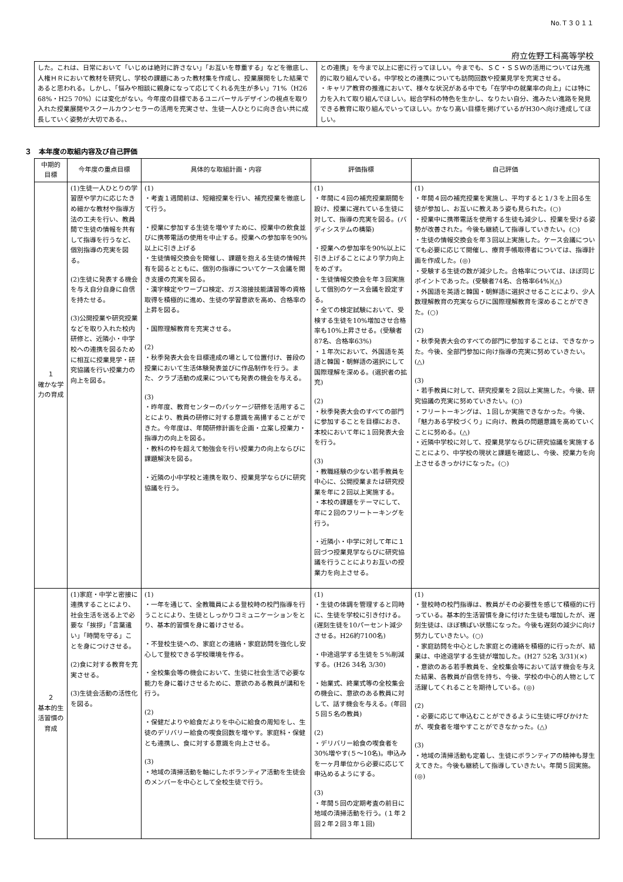No.Ｔ３０１１
府立佐野工科高等学校
| した。これは、日常において「いじめは絶対に許さない」「お互いを尊重する」などを徹底し、人権ＨＲにおいて教材を研究し、学校の課題にあった教材集を作成し、授業展開をした結果であると思われる。しかし、「悩みや相談に親身になって応じてくれる先生が多い」71%（H26 68%・H25 70%）には変化がない。今年度の目標であるユニバーサルデザインの視点を取り入れた授業展開やスクールカウンセラーの活用を充実させ、生徒一人ひとりに向き合い共に成長していく姿勢が大切である。、 | との連携」を今まで以上に密に行ってほしい。今までも、ＳＣ・ＳＳＷの活用については先進的に取り組んでいる。中学校との連携についても訪問回数や授業見学を充実させる。 ・キャリア教育の推進において、様々な状況がある中でも「在学中の就業率の向上」には特に力を入れて取り組んでほしい。総合学科の特色を生かし、なりたい自分、進みたい進路を発見できる教育に取り組んでいってほしい。かなり高い目標を掲げているがH30へ向け達成してほしい。 |
３　本年度の取組内容及び自己評価
| 中期的 目標 | 今年度の重点目標 | 具体的な取組計画・内容 | 評価指標 | 自己評価 |
| --- | --- | --- | --- | --- |
| １ 確かな学力の育成 | (1)生徒一人ひとりの学習歴や学力に応じたきめ細かな教材や指導方法の工夫を行い、教員間で生徒の情報を共有して指導を行うなど、個別指導の充実を図る。 (2)生徒に発表する機会を与え自分自身に自信を持たせる。 (3)公開授業や研究授業などを取り入れた校内研修と、近隣小・中学校への連携を図るために相互に授業見学・研究協議を行い授業力の向上を図る。 | (1) ・考査１週間前は、短縮授業を行い、補充授業を徹底して行う。 ・授業に参加する生徒を増やすために、授業中の飲食並びに携帯電話の使用を中止する。授業への参加率を90%以上に引き上げる ・生徒情報交換会を開催し、課題を抱える生徒の情報共有を図るとともに、個別の指導についてケース会議を開き支援の充実を図る。 ・漢字検定やワープロ検定、ガス溶接技能講習等の資格取得を積極的に進め、生徒の学習意欲を高め、合格率の上昇を図る。 ・国際理解教育を充実させる。 (2) ・秋季発表大会を目標達成の場として位置付け、普段の授業において生活体験発表並びに作品制作を行う。また、クラブ活動の成果についても発表の機会を与える。 (3) ・昨年度、教育センターのパッケージ研修を活用することにより、教員の研修に対する意識を高揚することができた。今年度は、年間研修計画を企画・立案し授業力・指導力の向上を図る。 ・教科の枠を超えて勉強会を行い授業力の向上ならびに課題解決を図る。 ・近隣の小中学校と連携を取り、授業見学ならびに研究協議を行う。 | (1) ・年間に４回の補充授業期間を設け、授業に遅れている生徒に対して、指導の充実を図る。(バディシステムの構築) ・授業への参加率を90%以上に引き上げることにより学力向上をめざす。 ・生徒情報交換会を年３回実施して個別のケース会議を設定する。 ・全ての検定試験において、受検する生徒を10%増加させ合格率も10%上昇させる。(受験者87名、合格率63%) ・１年次において、外国語を英語と韓国・朝鮮語の選択にして国際理解を深める。(選択者の拡充) (2) ・秋季発表大会のすべての部門に参加することを目標におき、本校において年に１回発表大会を行う。 (3) ・教職経験の少ない若手教員を中心に、公開授業または研究授業を年に２回以上実施する。 ・本校の課題をテーマにして、年に２回のフリートーキングを行う。 ・近隣小・中学に対して年に１回づつ授業見学ならびに研究協議を行うことによりお互いの授業力を向上させる。 | (1) ・年間４回の補充授業を実施し、平均すると１/３を上回る生徒が参加し、お互いに教えあう姿も見られた。(○) ・授業中に携帯電話を使用する生徒も減少し、授業を受ける姿勢が改善された。今後も継続して指導していきたい。(○) ・生徒の情報交換会を年３回以上実施した。ケース会議についても必要に応じて開催し、療育手帳取得者については、指導計画を作成した。(◎) ・受験する生徒の数が減少した。合格率については、ほぼ同じポイントであった。(受験者74名、合格率64%)(△) ・外国語を英語と韓国・朝鮮語に選択させることにより、少人数理解教育の充実ならびに国際理解教育を深めることができた。(○) (2) ・秋季発表大会のすべての部門に参加することは、できなかった。今後、全部門参加に向け指導の充実に努めていきたい。(△) (3) ・若手教員に対して、研究授業を２回以上実施した。今後、研究協議の充実に努めていきたい。(○) ・フリートーキングは、１回しか実施できなかった。今後、「魅力ある学校づくり」に向け、教員の問題意識を高めていくことに努める。(△) ・近隣中学校に対して、授業見学ならびに研究協議を実施することにより、中学校の現状と課題を確認し、今後、授業力を向上させるきっかけになった。(○) |
| ２ 基本的生活習慣の育成 | (1)家庭・中学と密接に連携することにより、社会生活を送る上で必要な「挨拶」「言葉遣い」「時間を守る」ことを身につけさせる。 (2)食に対する教育を充実させる。 (3)生徒会活動の活性化を図る。 | (1) ・一年を通じて、全教職員による登校時の校門指導を行うことにより、生徒としっかりコミュニケーションをとり、基本的習慣を身に着けさせる。 ・不登校生徒への、家庭との連絡・家庭訪問を強化し安心して登校できる学校環境を作る。 ・全校集会等の機会において、生徒に社会生活で必要な能力を身に着けさせるために、意欲のある教員が講和を行う。 (2) ・保健だよりや給食だよりを中心に給食の周知をし、生徒のデリバリー給食の喫食回数を増やす。家庭科・保健とも連携し、食に対する意識を向上させる。 (3) ・地域の清掃活動を軸にしたボランティア活動を生徒会のメンバーを中心として全校生徒で行う。 | (1) ・生徒の体調を管理すると同時に、生徒を学校に引き付ける。(遅刻生徒を10パーセント減少させる。H26約7100名) ・中途退学する生徒を５%削減する。(H26 34名 3/30) ・始業式、終業式等の全校集会の機会に、意欲のある教員に対して、話す機会を与える。(年回５回５名の教員) (2) ・デリバリー給食の喫食者を30%増やす(５～10名)。申込みを一ヶ月単位から必要に応じて申込めるようにする。 (3) ・年間５回の定期考査の前日に地域の清掃活動を行う。(１年２回２年２回３年１回) | (1) ・登校時の校門指導は、教員がその必要性を感じて積極的に行っている。基本的生活習慣を身に付けた生徒も増加したが、遅刻生徒は、ほぼ横ばい状態になった。今後も遅刻の減少に向け努力していきたい。(○) ・家庭訪問を中心とした家庭との連絡を積極的に行ったが、結果は、中途退学する生徒が増加した。(H27 52名 3/31)(×) ・意欲のある若手教員を、全校集会等において話す機会を与えた結果、各教員が自信を持ち、今後、学校の中心的人物として活躍してくれることを期待している。(◎) (2) ・必要に応じて申込むことができるように生徒に呼びかけたが、喫食者を増やすことができなかった。(△) (3) ・地域の清掃活動も定着し、生徒にボランティアの精神も芽生えてきた。今後も継続して指導していきたい。年間５回実施。(◎) |